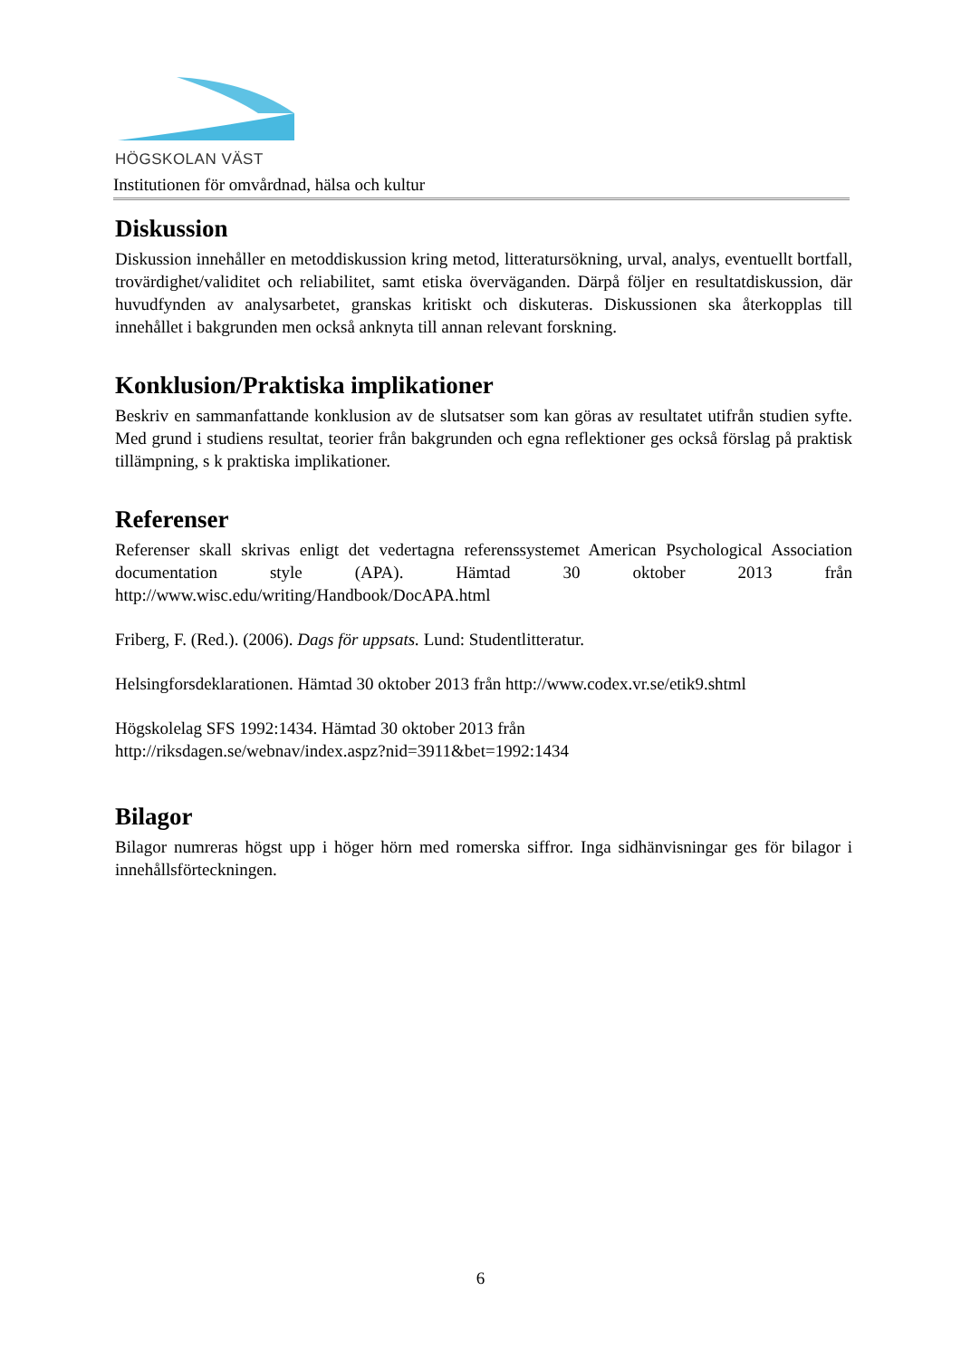HÖGSKOLAN VÄST
Institutionen för omvårdnad, hälsa och kultur
Diskussion
Diskussion innehåller en metoddiskussion kring metod, litteratursökning, urval, analys, eventuellt bortfall, trovärdighet/validitet och reliabilitet, samt etiska överväganden. Därpå följer en resultatdiskussion, där huvudfynden av analysarbetet, granskas kritiskt och diskuteras. Diskussionen ska återkopplas till innehållet i bakgrunden men också anknyta till annan relevant forskning.
Konklusion/Praktiska implikationer
Beskriv en sammanfattande konklusion av de slutsatser som kan göras av resultatet utifrån studien syfte. Med grund i studiens resultat, teorier från bakgrunden och egna reflektioner ges också förslag på praktisk tillämpning, s k praktiska implikationer.
Referenser
Referenser skall skrivas enligt det vedertagna referenssystemet American Psychological Association documentation style (APA). Hämtad 30 oktober 2013 från http://www.wisc.edu/writing/Handbook/DocAPA.html
Friberg, F. (Red.). (2006). Dags för uppsats. Lund: Studentlitteratur.
Helsingforsdeklarationen. Hämtad 30 oktober 2013 från http://www.codex.vr.se/etik9.shtml
Högskolelag SFS 1992:1434. Hämtad 30 oktober 2013 från
http://riksdagen.se/webnav/index.aspz?nid=3911&bet=1992:1434
Bilagor
Bilagor numreras högst upp i höger hörn med romerska siffror. Inga sidhänvisningar ges för bilagor i innehållsförteckningen.
6